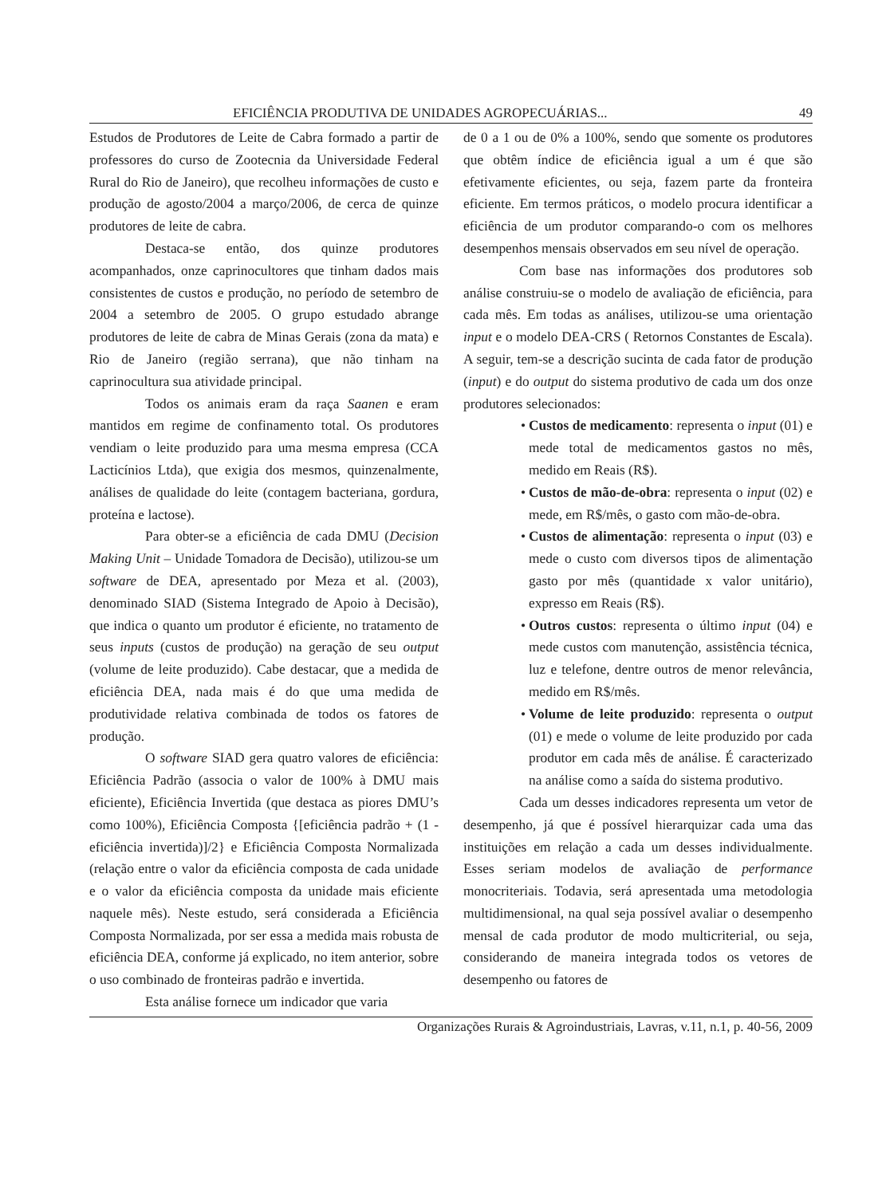EFICIÊNCIA PRODUTIVA DE UNIDADES AGROPECUÁRIAS... 49
Estudos de Produtores de Leite de Cabra formado a partir de professores do curso de Zootecnia da Universidade Federal Rural do Rio de Janeiro), que recolheu informações de custo e produção de agosto/2004 a março/2006, de cerca de quinze produtores de leite de cabra.
Destaca-se então, dos quinze produtores acompanhados, onze caprinocultores que tinham dados mais consistentes de custos e produção, no período de setembro de 2004 a setembro de 2005. O grupo estudado abrange produtores de leite de cabra de Minas Gerais (zona da mata) e Rio de Janeiro (região serrana), que não tinham na caprinocultura sua atividade principal.
Todos os animais eram da raça Saanen e eram mantidos em regime de confinamento total. Os produtores vendiam o leite produzido para uma mesma empresa (CCA Lacticínios Ltda), que exigia dos mesmos, quinzenalmente, análises de qualidade do leite (contagem bacteriana, gordura, proteína e lactose).
Para obter-se a eficiência de cada DMU (Decision Making Unit – Unidade Tomadora de Decisão), utilizou-se um software de DEA, apresentado por Meza et al. (2003), denominado SIAD (Sistema Integrado de Apoio à Decisão), que indica o quanto um produtor é eficiente, no tratamento de seus inputs (custos de produção) na geração de seu output (volume de leite produzido). Cabe destacar, que a medida de eficiência DEA, nada mais é do que uma medida de produtividade relativa combinada de todos os fatores de produção.
O software SIAD gera quatro valores de eficiência: Eficiência Padrão (associa o valor de 100% à DMU mais eficiente), Eficiência Invertida (que destaca as piores DMU’s como 100%), Eficiência Composta {[eficiência padrão + (1 - eficiência invertida)]/2} e Eficiência Composta Normalizada (relação entre o valor da eficiência composta de cada unidade e o valor da eficiência composta da unidade mais eficiente naquele mês). Neste estudo, será considerada a Eficiência Composta Normalizada, por ser essa a medida mais robusta de eficiência DEA, conforme já explicado, no item anterior, sobre o uso combinado de fronteiras padrão e invertida.
Esta análise fornece um indicador que varia
de 0 a 1 ou de 0% a 100%, sendo que somente os produtores que obtêm índice de eficiência igual a um é que são efetivamente eficientes, ou seja, fazem parte da fronteira eficiente. Em termos práticos, o modelo procura identificar a eficiência de um produtor comparando-o com os melhores desempenhos mensais observados em seu nível de operação.
Com base nas informações dos produtores sob análise construiu-se o modelo de avaliação de eficiência, para cada mês. Em todas as análises, utilizou-se uma orientação input e o modelo DEA-CRS ( Retornos Constantes de Escala). A seguir, tem-se a descrição sucinta de cada fator de produção (input) e do output do sistema produtivo de cada um dos onze produtores selecionados:
• Custos de medicamento: representa o input (01) e mede total de medicamentos gastos no mês, medido em Reais (R$).
• Custos de mão-de-obra: representa o input (02) e mede, em R$/mês, o gasto com mão-de-obra.
• Custos de alimentação: representa o input (03) e mede o custo com diversos tipos de alimentação gasto por mês (quantidade x valor unitário), expresso em Reais (R$).
• Outros custos: representa o último input (04) e mede custos com manutenção, assistência técnica, luz e telefone, dentre outros de menor relevância, medido em R$/mês.
• Volume de leite produzido: representa o output (01) e mede o volume de leite produzido por cada produtor em cada mês de análise. É caracterizado na análise como a saída do sistema produtivo.
Cada um desses indicadores representa um vetor de desempenho, já que é possível hierarquizar cada uma das instituições em relação a cada um desses individualmente. Esses seriam modelos de avaliação de performance monocriteriais. Todavia, será apresentada uma metodologia multidimensional, na qual seja possível avaliar o desempenho mensal de cada produtor de modo multicriterial, ou seja, considerando de maneira integrada todos os vetores de desempenho ou fatores de
Organizações Rurais & Agroindustriais, Lavras, v.11, n.1, p. 40-56, 2009